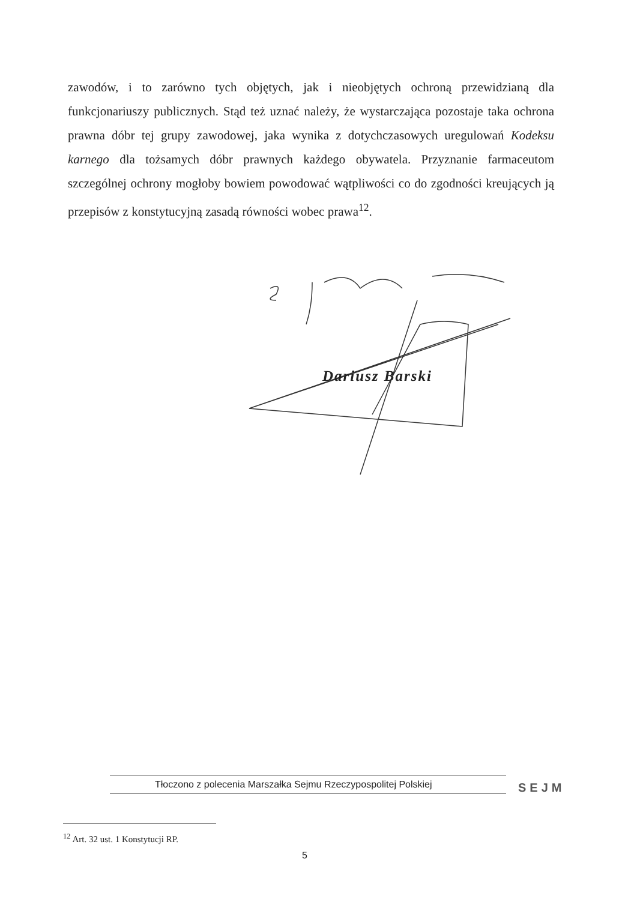zawodów, i to zarówno tych objętych, jak i nieobjętych ochroną przewidzianą dla funkcjonariuszy publicznych. Stąd też uznać należy, że wystarczająca pozostaje taka ochrona prawna dóbr tej grupy zawodowej, jaka wynika z dotychczasowych uregulowań Kodeksu karnego dla tożsamych dóbr prawnych każdego obywatela. Przyznanie farmaceutom szczególnej ochrony mogłoby bowiem powodować wątpliwości co do zgodności kreujących ją przepisów z konstytucyjną zasadą równości wobec prawa<sup>12</sup>.
Dariusz Barski
Tłoczono z polecenia Marszałka Sejmu Rzeczypospolitej Polskiej
SEJM
<sup>12</sup> Art. 32 ust. 1 Konstytucji RP.
5